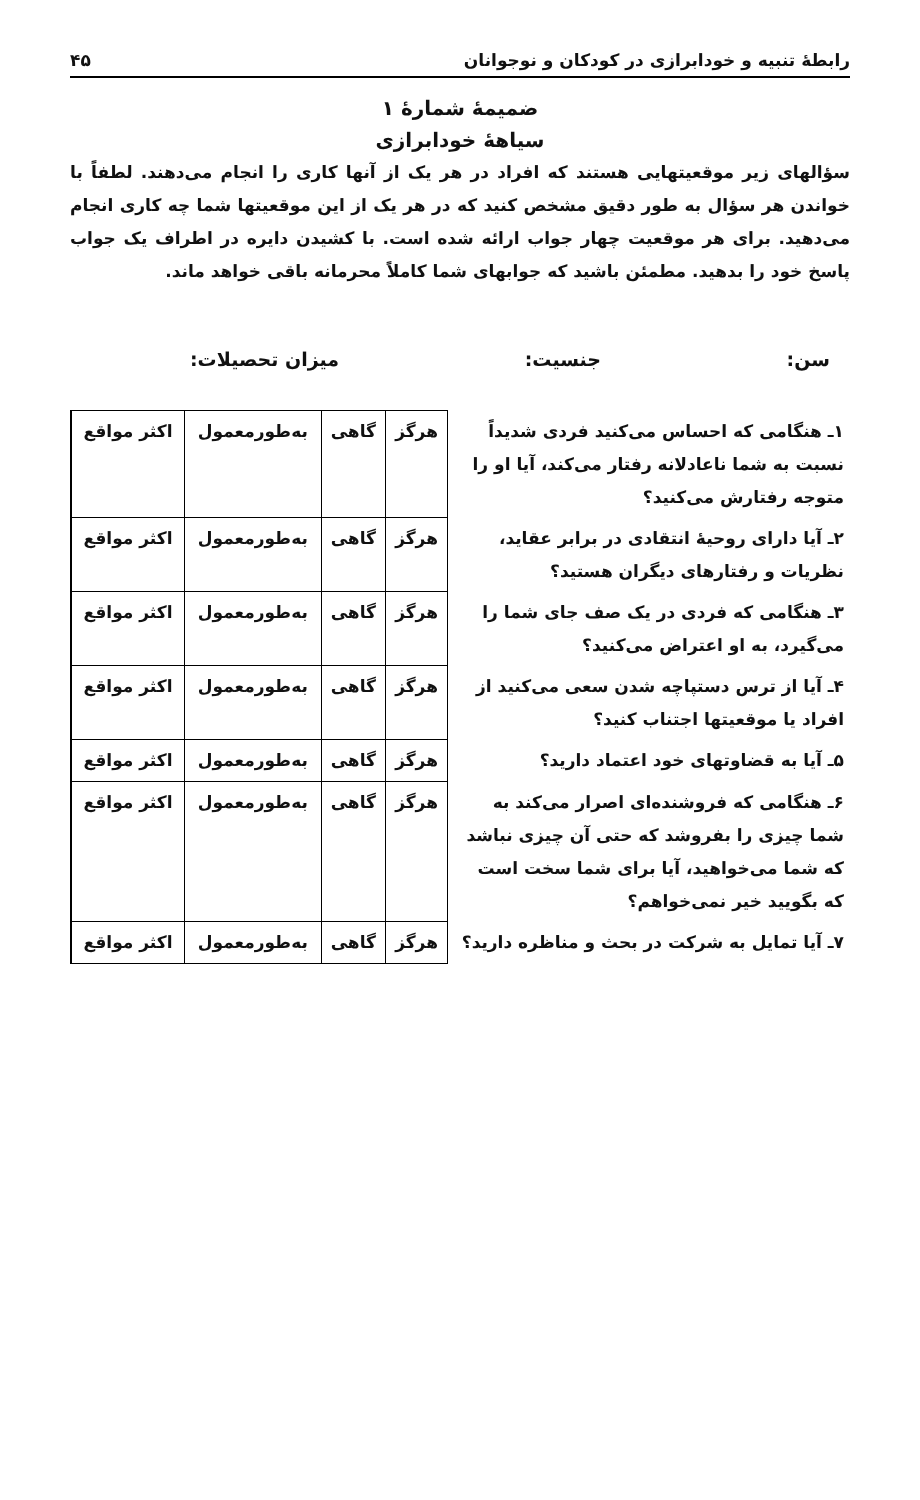رابطهٔ تنبیه و خودابرازی در کودکان و نوجوانان ۴۵
ضمیمهٔ شمارهٔ ۱
سیاههٔ خودابرازی
سؤالهای زیر موقعیتهایی هستند که افراد در هر یک از آنها کاری را انجام می‌دهند. لطفاً با خواندن هر سؤال به طور دقیق مشخص کنید که در هر یک از این موقعیتها شما چه کاری انجام می‌دهید. برای هر موقعیت چهار جواب ارائه شده است. با کشیدن دایره در اطراف یک جواب پاسخ خود را بدهید. مطمئن باشید که جوابهای شما کاملاً محرمانه باقی خواهد ماند.
سن: جنسیت: میزان تحصیلات:
| ۱ـ هنگامی که احساس می‌کنید فردی شدیداً نسبت به شما ناعادلانه رفتار می‌کند، آیا او را متوجه رفتارش می‌کنید؟ | هرگز | گاهی | به‌طورمعمول | اکثر مواقع |
| ۲ـ آیا دارای روحیهٔ انتقادی در برابر عقاید، نظریات و رفتارهای دیگران هستید؟ | هرگز | گاهی | به‌طورمعمول | اکثر مواقع |
| ۳ـ هنگامی که فردی در یک صف جای شما را می‌گیرد، به او اعتراض می‌کنید؟ | هرگز | گاهی | به‌طورمعمول | اکثر مواقع |
| ۴ـ آیا از ترس دستپاچه شدن سعی می‌کنید از افراد یا موقعیتها اجتناب کنید؟ | هرگز | گاهی | به‌طورمعمول | اکثر مواقع |
| ۵ـ آیا به قضاوتهای خود اعتماد دارید؟ | هرگز | گاهی | به‌طورمعمول | اکثر مواقع |
| ۶ـ هنگامی که فروشنده‌ای اصرار می‌کند به شما چیزی را بفروشد که حتی آن چیزی نباشد که شما می‌خواهید، آیا برای شما سخت است که بگویید خیر نمی‌خواهم؟ | هرگز | گاهی | به‌طورمعمول | اکثر مواقع |
| ۷ـ آیا تمایل به شرکت در بحث و مناظره دارید؟ | هرگز | گاهی | به‌طورمعمول | اکثر مواقع |